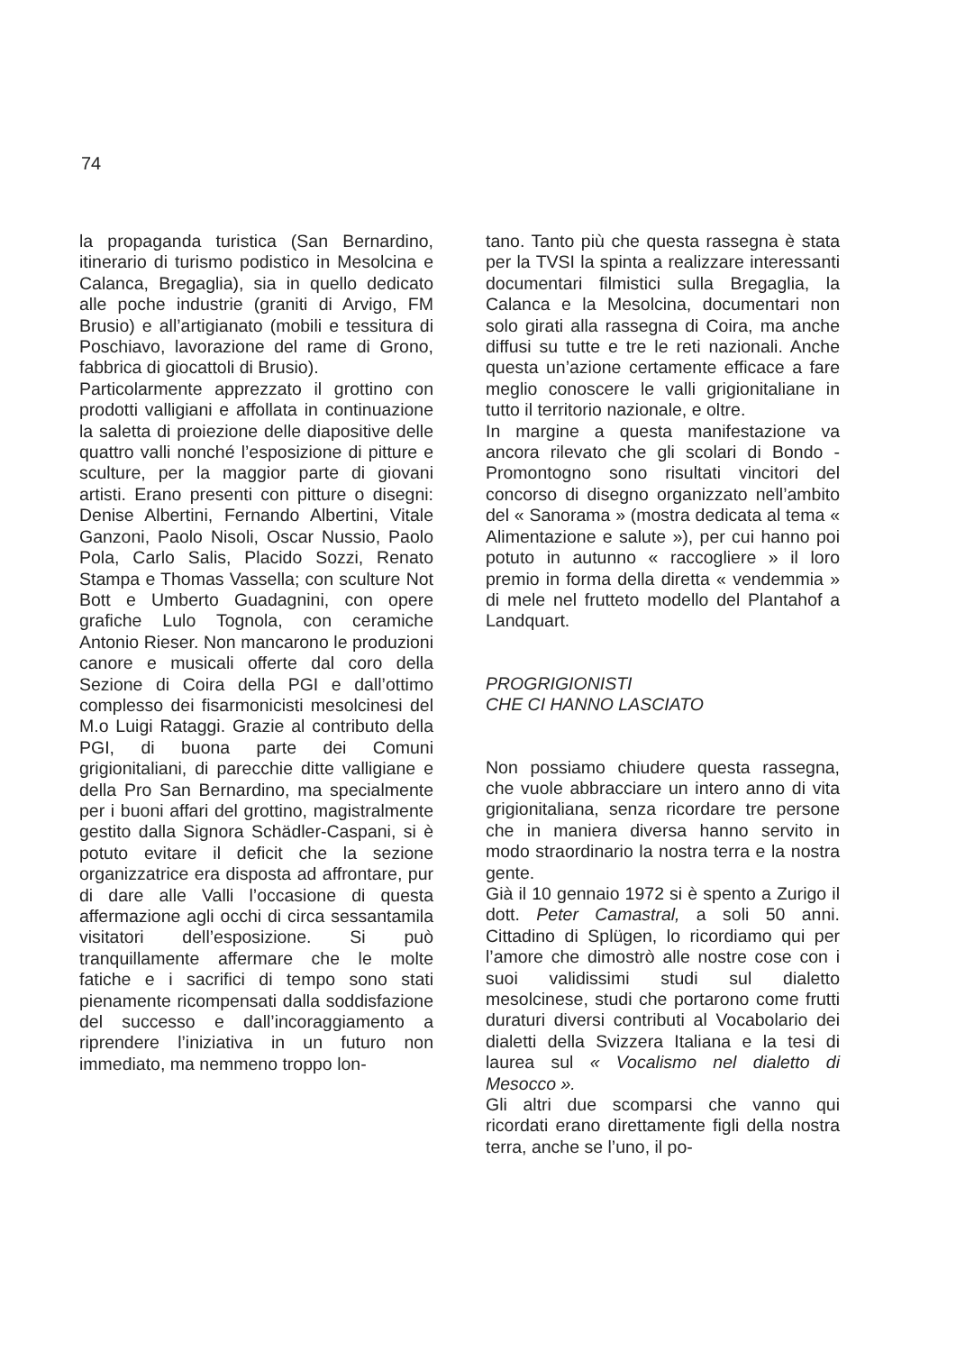74
la propaganda turistica (San Bernardino, itinerario di turismo podistico in Mesolcina e Calanca, Bregaglia), sia in quello dedicato alle poche industrie (graniti di Arvigo, FM Brusio) e all’artigianato (mobili e tessitura di Poschiavo, lavorazione del rame di Grono, fabbrica di giocattoli di Brusio).
Particolarmente apprezzato il grottino con prodotti valligiani e affollata in continuazione la saletta di proiezione delle diapositive delle quattro valli nonché l’esposizione di pitture e sculture, per la maggior parte di giovani artisti. Erano presenti con pitture o disegni: Denise Albertini, Fernando Albertini, Vitale Ganzoni, Paolo Nisoli, Oscar Nussio, Paolo Pola, Carlo Salis, Placido Sozzi, Renato Stampa e Thomas Vassella; con sculture Not Bott e Umberto Guadagnini, con opere grafiche Lulo Tognola, con ceramiche Antonio Rieser. Non mancarono le produzioni canore e musicali offerte dal coro della Sezione di Coira della PGI e dall’ottimo complesso dei fisarmonicisti mesolcinesi del M.o Luigi Rataggi. Grazie al contributo della PGI, di buona parte dei Comuni grigionitaliani, di parecchie ditte valligiane e della Pro San Bernardino, ma specialmente per i buoni affari del grottino, magistralmente gestito dalla Signora Schädler-Caspani, si è potuto evitare il deficit che la sezione organizzatrice era disposta ad affrontare, pur di dare alle Valli l’occasione di questa affermazione agli occhi di circa sessantamila visitatori dell’esposizione. Si può tranquillamente affermare che le molte fatiche e i sacrifici di tempo sono stati pienamente ricompensati dalla soddisfazione del successo e dall’incoraggiamento a riprendere l’iniziativa in un futuro non immediato, ma nemmeno troppo lon-
tano. Tanto più che questa rassegna è stata per la TVSI la spinta a realizzare interessanti documentari filmistici sulla Bregaglia, la Calanca e la Mesolcina, documentari non solo girati alla rassegna di Coira, ma anche diffusi su tutte e tre le reti nazionali. Anche questa un’azione certamente efficace a fare meglio conoscere le valli grigionitaliane in tutto il territorio nazionale, e oltre.
In margine a questa manifestazione va ancora rilevato che gli scolari di Bondo - Promontogno sono risultati vincitori del concorso di disegno organizzato nell’ambito del « Sanorama » (mostra dedicata al tema « Alimentazione e salute »), per cui hanno poi potuto in autunno « raccogliere » il loro premio in forma della diretta « vendemmia » di mele nel frutteto modello del Plantahof a Landquart.
PROGRIGIONISTI
CHE CI HANNO LASCIATO
Non possiamo chiudere questa rassegna, che vuole abbracciare un intero anno di vita grigionitaliana, senza ricordare tre persone che in maniera diversa hanno servito in modo straordinario la nostra terra e la nostra gente.
Già il 10 gennaio 1972 si è spento a Zurigo il dott. Peter Camastral, a soli 50 anni. Cittadino di Splügen, lo ricordiamo qui per l’amore che dimostrò alle nostre cose con i suoi validissimi studi sul dialetto mesolcinese, studi che portarono come frutti duraturi diversi contributi al Vocabolario dei dialetti della Svizzera Italiana e la tesi di laurea sul « Vocalismo nel dialetto di Mesocco ».
Gli altri due scomparsi che vanno qui ricordati erano direttamente figli della nostra terra, anche se l’uno, il po-